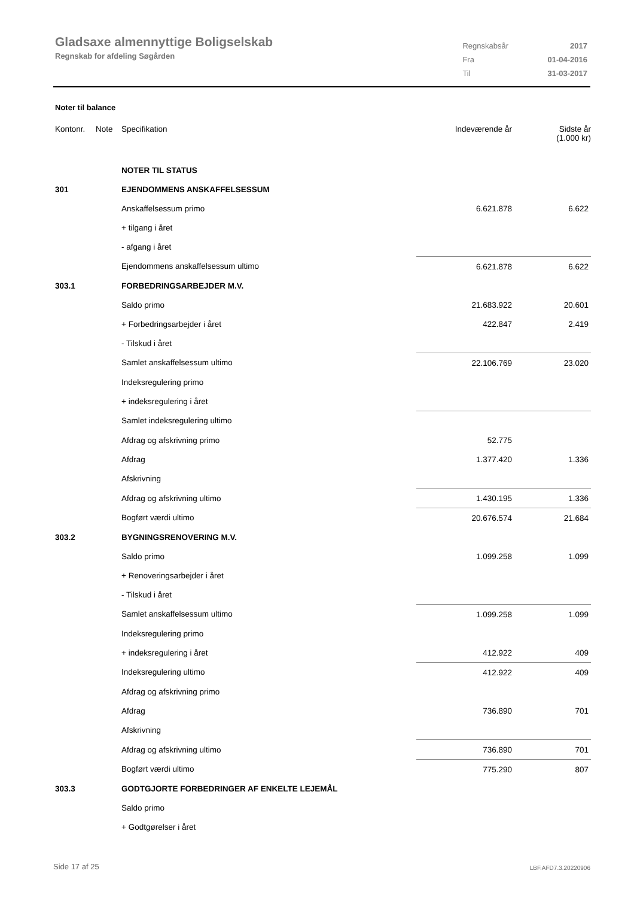Gladsaxe almennyttige Boligselskab
Regnskab for afdeling Søgården
| Regnskabsår | 2017 |
| Fra | 01-04-2016 |
| Til | 31-03-2017 |
Noter til balance
| Kontonr. | Note | Specifikation | Indeværende år | Sidste år (1.000 kr) |
| --- | --- | --- | --- | --- |
| | | NOTER TIL STATUS | | |
| 301 | | EJENDOMMENS ANSKAFFELSESSUM | | |
| | | Anskaffelsessum primo | 6.621.878 | 6.622 |
| | | + tilgang i året | | |
| | | - afgang i året | | |
| | | Ejendommens anskaffelsessum ultimo | 6.621.878 | 6.622 |
| 303.1 | | FORBEDRINGSARBEJDER M.V. | | |
| | | Saldo primo | 21.683.922 | 20.601 |
| | | + Forbedringsarbejder i året | 422.847 | 2.419 |
| | | - Tilskud i året | | |
| | | Samlet anskaffelsessum ultimo | 22.106.769 | 23.020 |
| | | Indeksregulering primo | | |
| | | + indeksregulering i året | | |
| | | Samlet indeksregulering ultimo | | |
| | | Afdrag og afskrivning primo | 52.775 | |
| | | Afdrag | 1.377.420 | 1.336 |
| | | Afskrivning | | |
| | | Afdrag og afskrivning ultimo | 1.430.195 | 1.336 |
| | | Bogført værdi ultimo | 20.676.574 | 21.684 |
| 303.2 | | BYGNINGSRENOVERING M.V. | | |
| | | Saldo primo | 1.099.258 | 1.099 |
| | | + Renoveringsarbejder i året | | |
| | | - Tilskud i året | | |
| | | Samlet anskaffelsessum ultimo | 1.099.258 | 1.099 |
| | | Indeksregulering primo | | |
| | | + indeksregulering i året | 412.922 | 409 |
| | | Indeksregulering ultimo | 412.922 | 409 |
| | | Afdrag og afskrivning primo | | |
| | | Afdrag | 736.890 | 701 |
| | | Afskrivning | | |
| | | Afdrag og afskrivning ultimo | 736.890 | 701 |
| | | Bogført værdi ultimo | 775.290 | 807 |
| 303.3 | | GODTGJORTE FORBEDRINGER AF ENKELTE LEJEMÅL | | |
| | | Saldo primo | | |
| | | + Godtgørelser i året | | |
Side 17 af 25 LBF.AFD7.3.20220906